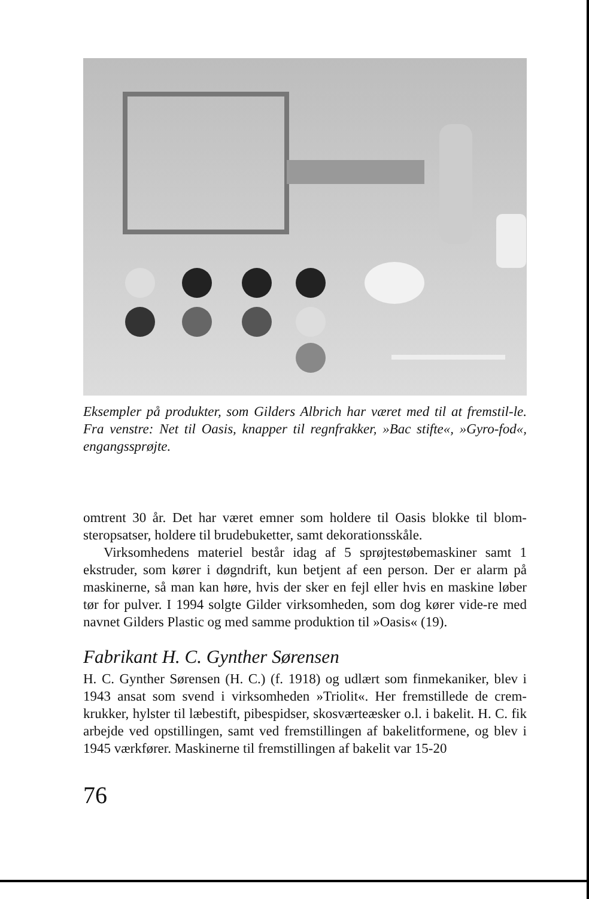Eksempler på produkter, som Gilders Albrich har været med til at fremstil-le. Fra venstre: Net til Oasis, knapper til regnfrakker, »Bac stifte«, »Gyro-fod«, engangssprøjte.
omtrent 30 år. Det har været emner som holdere til Oasis blokke til blom-steropsatser, holdere til brudebuketter, samt dekorationsskåle.
Virksomhedens materiel består idag af 5 sprøjtestøbemaskiner samt 1 ekstruder, som kører i døgndrift, kun betjent af een person. Der er alarm på maskinerne, så man kan høre, hvis der sker en fejl eller hvis en maskine løber tør for pulver. I 1994 solgte Gilder virksomheden, som dog kører vide-re med navnet Gilders Plastic og med samme produktion til »Oasis« (19).
Fabrikant H. C. Gynther Sørensen
H. C. Gynther Sørensen (H. C.) (f. 1918) og udlært som finmekaniker, blev i 1943 ansat som svend i virksomheden »Triolit«. Her fremstillede de crem-krukker, hylster til læbestift, pibespidser, skosværteæsker o.l. i bakelit. H. C. fik arbejde ved opstillingen, samt ved fremstillingen af bakelitformene, og blev i 1945 værkfører. Maskinerne til fremstillingen af bakelit var 15-20
76